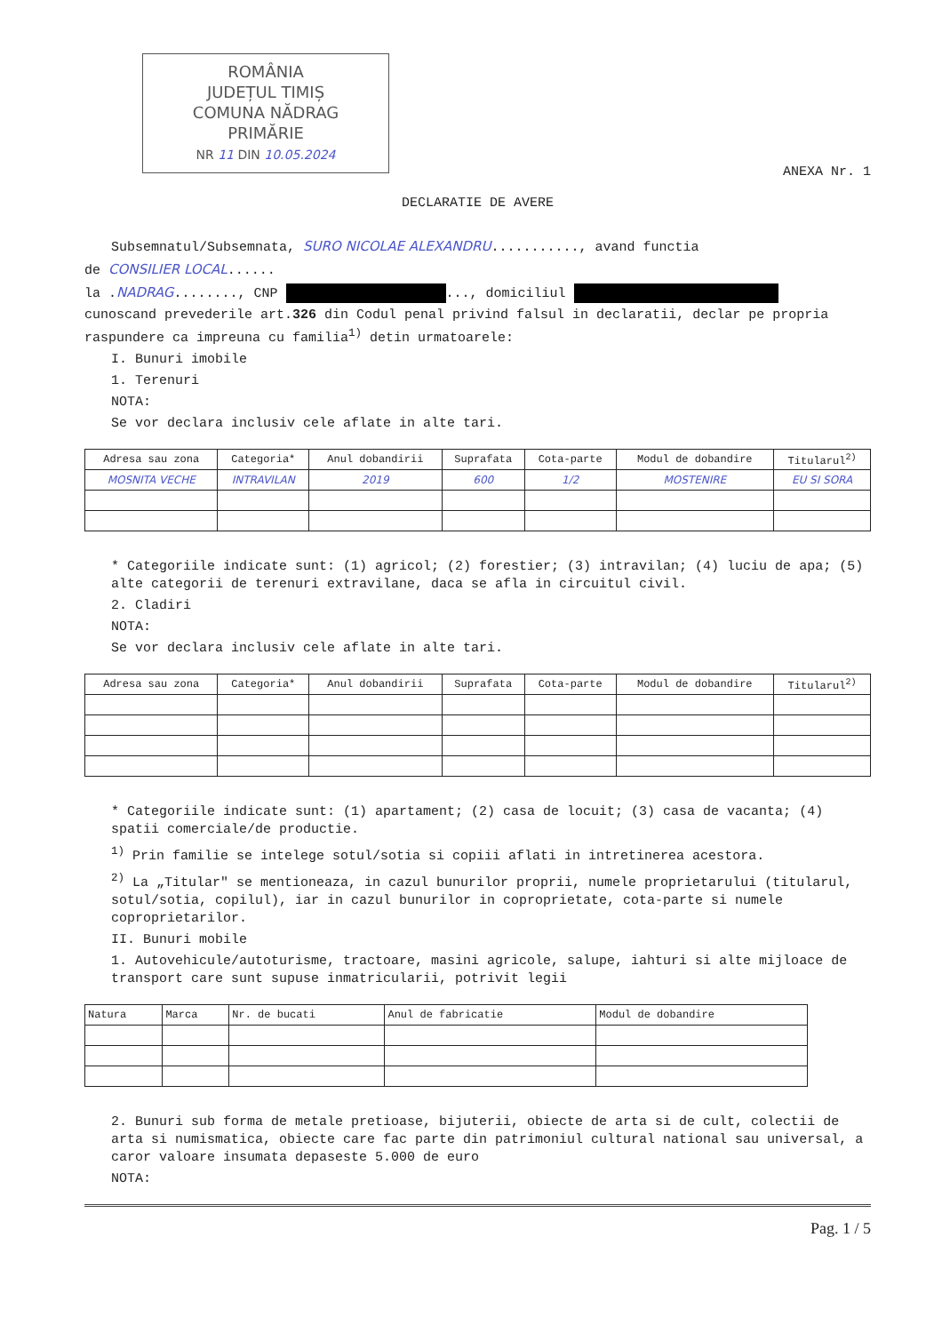ROMÂNIA
JUDEȚUL TIMIȘ
COMUNA NĂDRAG
PRIMĂRIE
NR 11 DIN 10.05.2024
ANEXA Nr. 1
DECLARATIE DE AVERE
Subsemnatul/Subsemnata, SURO NICOLAE ALEXANDRU..........., avand functia
de CONSILIER LOCAL......
la .NADRAG........, CNP ..., domiciliul
cunoscand prevederile art.326 din Codul penal privind falsul in declaratii, declar pe propria raspundere ca impreuna cu familia<sup>1)</sup> detin urmatoarele:
I. Bunuri imobile
1. Terenuri
NOTA:
Se vor declara inclusiv cele aflate in alte tari.
| Adresa sau zona | Categoria* | Anul dobandirii | Suprafata | Cota-parte | Modul de dobandire | Titularul<sup>2)</sup> |
| --- | --- | --- | --- | --- | --- | --- |
| MOSNITA VECHE | INTRAVILAN | 2019 | 600 | 1/2 | MOSTENIRE | EU SI SORA |
* Categoriile indicate sunt: (1) agricol; (2) forestier; (3) intravilan; (4) luciu de apa; (5) alte categorii de terenuri extravilane, daca se afla in circuitul civil.
2. Cladiri
NOTA:
Se vor declara inclusiv cele aflate in alte tari.
| Adresa sau zona | Categoria* | Anul dobandirii | Suprafata | Cota-parte | Modul de dobandire | Titularul<sup>2)</sup> |
| --- | --- | --- | --- | --- | --- | --- |
* Categoriile indicate sunt: (1) apartament; (2) casa de locuit; (3) casa de vacanta; (4) spatii comerciale/de productie.
<sup>1)</sup> Prin familie se intelege sotul/sotia si copiii aflati in intretinerea acestora.
<sup>2)</sup> La „Titular" se mentioneaza, in cazul bunurilor proprii, numele proprietarului (titularul, sotul/sotia, copilul), iar in cazul bunurilor in coproprietate, cota-parte si numele coproprietarilor.
II. Bunuri mobile
1. Autovehicule/autoturisme, tractoare, masini agricole, salupe, iahturi si alte mijloace de transport care sunt supuse inmatricularii, potrivit legii
| Natura | Marca | Nr. de bucati | Anul de fabricatie | Modul de dobandire |
| --- | --- | --- | --- | --- |
2. Bunuri sub forma de metale pretioase, bijuterii, obiecte de arta si de cult, colectii de arta si numismatica, obiecte care fac parte din patrimoniul cultural national sau universal, a caror valoare insumata depaseste 5.000 de euro
NOTA:
Pag. 1 / 5